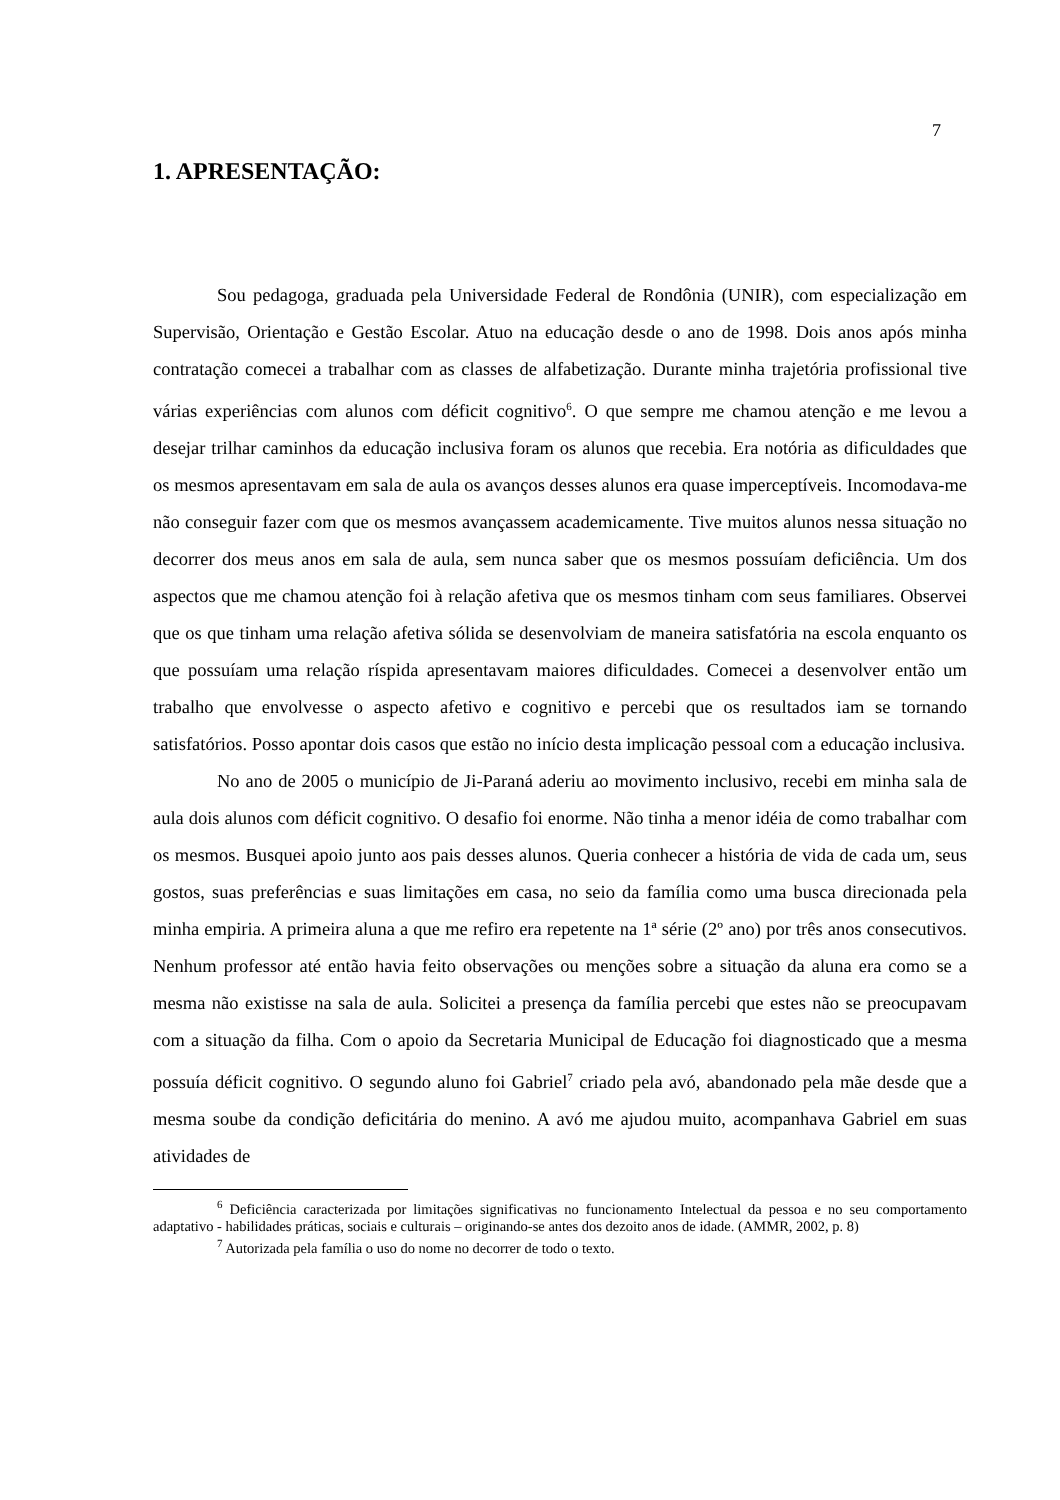7
1. APRESENTAÇÃO:
Sou pedagoga, graduada pela Universidade Federal de Rondônia (UNIR), com especialização em Supervisão, Orientação e Gestão Escolar. Atuo na educação desde o ano de 1998. Dois anos após minha contratação comecei a trabalhar com as classes de alfabetização. Durante minha trajetória profissional tive várias experiências com alunos com déficit cognitivo<sup>6</sup>. O que sempre me chamou atenção e me levou a desejar trilhar caminhos da educação inclusiva foram os alunos que recebia. Era notória as dificuldades que os mesmos apresentavam em sala de aula os avanços desses alunos era quase imperceptíveis. Incomodava-me não conseguir fazer com que os mesmos avançassem academicamente. Tive muitos alunos nessa situação no decorrer dos meus anos em sala de aula, sem nunca saber que os mesmos possuíam deficiência. Um dos aspectos que me chamou atenção foi à relação afetiva que os mesmos tinham com seus familiares. Observei que os que tinham uma relação afetiva sólida se desenvolviam de maneira satisfatória na escola enquanto os que possuíam uma relação ríspida apresentavam maiores dificuldades. Comecei a desenvolver então um trabalho que envolvesse o aspecto afetivo e cognitivo e percebi que os resultados iam se tornando satisfatórios. Posso apontar dois casos que estão no início desta implicação pessoal com a educação inclusiva.
No ano de 2005 o município de Ji-Paraná aderiu ao movimento inclusivo, recebi em minha sala de aula dois alunos com déficit cognitivo. O desafio foi enorme. Não tinha a menor idéia de como trabalhar com os mesmos. Busquei apoio junto aos pais desses alunos. Queria conhecer a história de vida de cada um, seus gostos, suas preferências e suas limitações em casa, no seio da família como uma busca direcionada pela minha empiria. A primeira aluna a que me refiro era repetente na 1ª série (2º ano) por três anos consecutivos. Nenhum professor até então havia feito observações ou menções sobre a situação da aluna era como se a mesma não existisse na sala de aula. Solicitei a presença da família percebi que estes não se preocupavam com a situação da filha. Com o apoio da Secretaria Municipal de Educação foi diagnosticado que a mesma possuía déficit cognitivo. O segundo aluno foi Gabriel<sup>7</sup> criado pela avó, abandonado pela mãe desde que a mesma soube da condição deficitária do menino. A avó me ajudou muito, acompanhava Gabriel em suas atividades de
<sup>6</sup> Deficiência caracterizada por limitações significativas no funcionamento Intelectual da pessoa e no seu comportamento adaptativo - habilidades práticas, sociais e culturais – originando-se antes dos dezoito anos de idade. (AMMR, 2002, p. 8)
<sup>7</sup> Autorizada pela família o uso do nome no decorrer de todo o texto.